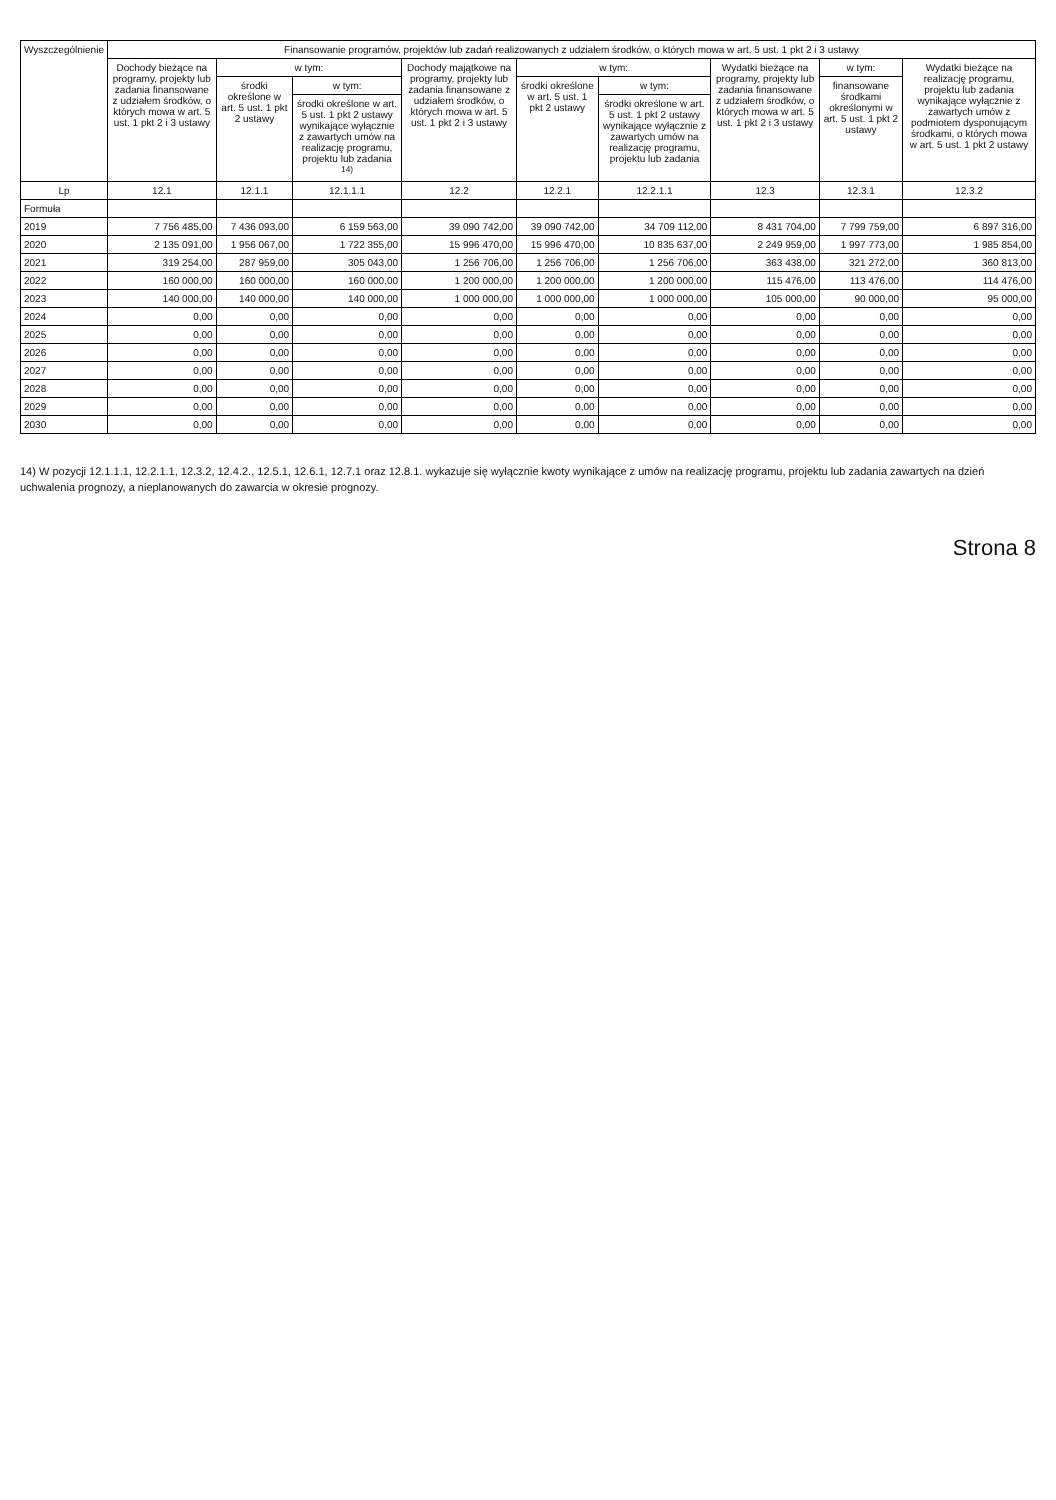| Wyszczególnienie | Finansowanie programów, projektów lub zadań realizowanych z udziałem środków, o których mowa w art. 5 ust. 1 pkt 2 i 3 ustawy | | | | | | | | |
| --- | --- | --- | --- | --- | --- | --- | --- | --- | --- |
| | Dochody bieżące na programy, projekty lub zadania finansowane z udziałem środków, o których mowa w art. 5 ust. 1 pkt 2 i 3 ustawy | w tym: | | Dochody majątkowe na programy, projekty lub zadania finansowane z udziałem środków, o których mowa w art. 5 ust. 1 pkt 2 i 3 ustawy | w tym: | | Wydatki bieżące na programy, projekty lub zadania finansowane z udziałem środków, o których mowa w art. 5 ust. 1 pkt 2 i 3 ustawy | w tym: | Wydatki bieżące na realizację programu, projektu lub zadania wynikające wyłącznie z zawartych umów z podmiotem dysponującym środkami, o których mowa w art. 5 ust. 1 pkt 2 ustawy |
| | | środki określone w art. 5 ust. 1 pkt 2 ustawy | w tym: | | środki określone w art. 5 ust. 1 pkt 2 ustawy | w tym: | | finansowane środkami określonymi w art. 5 ust. 1 pkt 2 ustawy | |
| | | | środki określone w art. 5 ust. 1 pkt 2 ustawy wynikające wyłącznie z zawartych umów na realizację programu, projektu lub zadania <sup>14)</sup> | | | środki określone w art. 5 ust. 1 pkt 2 ustawy wynikające wyłącznie z zawartych umów na realizację programu, projektu lub zadania | | | |
| Lp | 12.1 | 12.1.1 | 12.1.1.1 | 12.2 | 12.2.1 | 12.2.1.1 | 12.3 | 12.3.1 | 12.3.2 |
| Formuła | | | | | | | | | |
| 2019 | 7 756 485,00 | 7 436 093,00 | 6 159 563,00 | 39 090 742,00 | 39 090 742,00 | 34 709 112,00 | 8 431 704,00 | 7 799 759,00 | 6 897 316,00 |
| 2020 | 2 135 091,00 | 1 956 067,00 | 1 722 355,00 | 15 996 470,00 | 15 996 470,00 | 10 835 637,00 | 2 249 959,00 | 1 997 773,00 | 1 985 854,00 |
| 2021 | 319 254,00 | 287 959,00 | 305 043,00 | 1 256 706,00 | 1 256 706,00 | 1 256 706,00 | 363 438,00 | 321 272,00 | 360 813,00 |
| 2022 | 160 000,00 | 160 000,00 | 160 000,00 | 1 200 000,00 | 1 200 000,00 | 1 200 000,00 | 115 476,00 | 113 476,00 | 114 476,00 |
| 2023 | 140 000,00 | 140 000,00 | 140 000,00 | 1 000 000,00 | 1 000 000,00 | 1 000 000,00 | 105 000,00 | 90 000,00 | 95 000,00 |
| 2024 | 0,00 | 0,00 | 0,00 | 0,00 | 0,00 | 0,00 | 0,00 | 0,00 | 0,00 |
| 2025 | 0,00 | 0,00 | 0,00 | 0,00 | 0,00 | 0,00 | 0,00 | 0,00 | 0,00 |
| 2026 | 0,00 | 0,00 | 0,00 | 0,00 | 0,00 | 0,00 | 0,00 | 0,00 | 0,00 |
| 2027 | 0,00 | 0,00 | 0,00 | 0,00 | 0,00 | 0,00 | 0,00 | 0,00 | 0,00 |
| 2028 | 0,00 | 0,00 | 0,00 | 0,00 | 0,00 | 0,00 | 0,00 | 0,00 | 0,00 |
| 2029 | 0,00 | 0,00 | 0,00 | 0,00 | 0,00 | 0,00 | 0,00 | 0,00 | 0,00 |
| 2030 | 0,00 | 0,00 | 0,00 | 0,00 | 0,00 | 0,00 | 0,00 | 0,00 | 0,00 |
14) W pozycji 12.1.1.1, 12.2.1.1, 12.3.2, 12.4.2., 12.5.1, 12.6.1, 12.7.1 oraz 12.8.1. wykazuje się wyłącznie kwoty wynikające z umów na realizację programu, projektu lub zadania zawartych na dzień uchwalenia prognozy, a nieplanowanych do zawarcia w okresie prognozy.
Strona 8